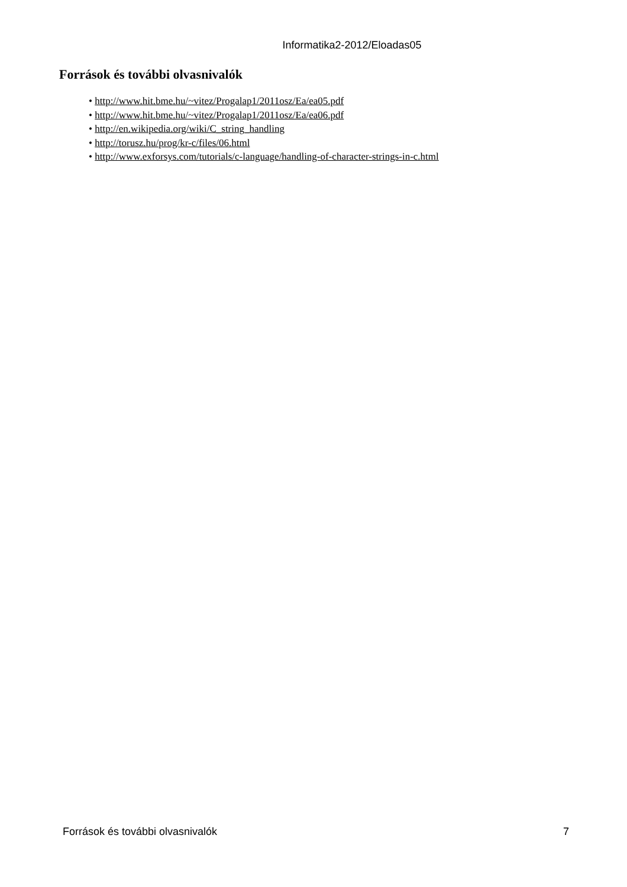Informatika2-2012/Eloadas05
Források és további olvasnivalók
• http://www.hit.bme.hu/~vitez/Progalap1/2011osz/Ea/ea05.pdf
• http://www.hit.bme.hu/~vitez/Progalap1/2011osz/Ea/ea06.pdf
• http://en.wikipedia.org/wiki/C_string_handling
• http://torusz.hu/prog/kr-c/files/06.html
• http://www.exforsys.com/tutorials/c-language/handling-of-character-strings-in-c.html
Források és további olvasnivalók 7